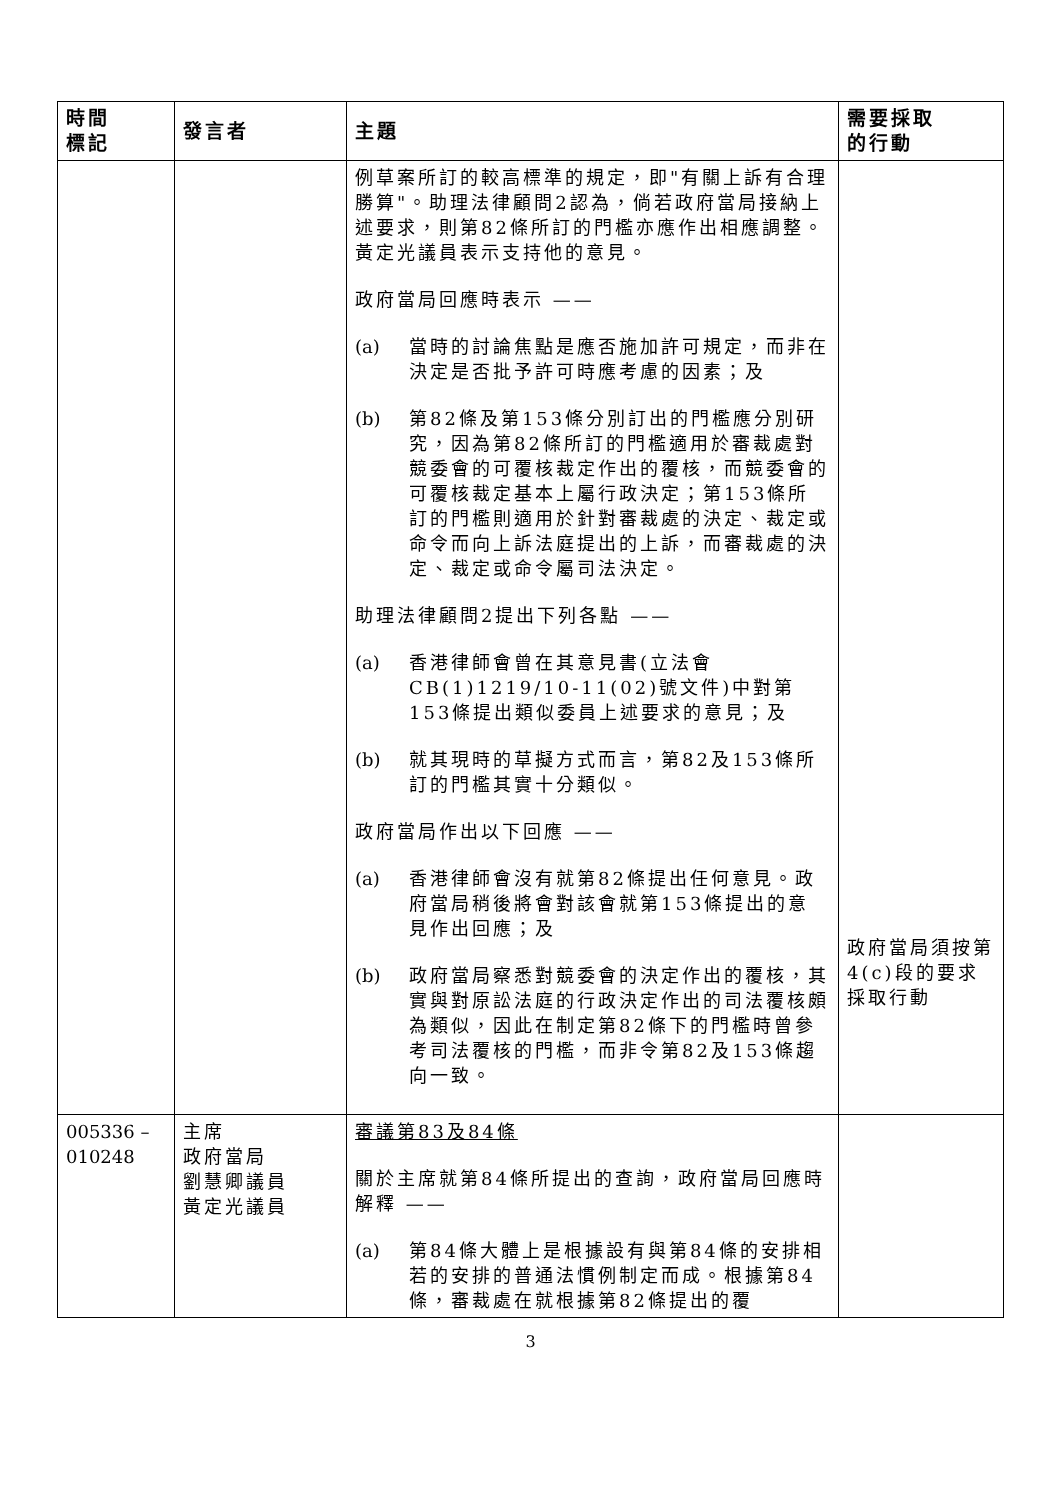| 時間 標記 | 發言者 | 主題 | 需要採取 的行動 |
| --- | --- | --- | --- |
| | | 例草案所訂的較高標準的規定，即"有關上訴有合理勝算"。助理法律顧問2認為，倘若政府當局接納上述要求，則第82條所訂的門檻亦應作出相應調整。黃定光議員表示支持他的意見。 政府當局回應時表示 —— (a) 當時的討論焦點是應否施加許可規定，而非在決定是否批予許可時應考慮的因素；及 (b) 第82條及第153條分別訂出的門檻應分別研究，因為第82條所訂的門檻適用於審裁處對競委會的可覆核裁定作出的覆核，而競委會的可覆核裁定基本上屬行政決定；第153條所訂的門檻則適用於針對審裁處的決定、裁定或命令而向上訴法庭提出的上訴，而審裁處的決定、裁定或命令屬司法決定。 助理法律顧問2提出下列各點 —— (a) 香港律師會曾在其意見書(立法會CB(1)1219/10-11(02)號文件)中對第153條提出類似委員上述要求的意見；及 (b) 就其現時的草擬方式而言，第82及153條所訂的門檻其實十分類似。 政府當局作出以下回應 —— (a) 香港律師會沒有就第82條提出任何意見。政府當局稍後將會對該會就第153條提出的意見作出回應；及 (b) 政府當局察悉對競委會的決定作出的覆核，其實與對原訟法庭的行政決定作出的司法覆核頗為類似，因此在制定第82條下的門檻時曾參考司法覆核的門檻，而非令第82及153條趨向一致。 | 政府當局須按第4(c)段的要求採取行動 |
| 005336 – 010248 | 主席 政府當局 劉慧卿議員 黃定光議員 | 審議第83及84條 關於主席就第84條所提出的查詢，政府當局回應時解釋 —— (a) 第84條大體上是根據設有與第84條的安排相若的安排的普通法慣例制定而成。根據第84條，審裁處在就根據第82條提出的覆 | |
3